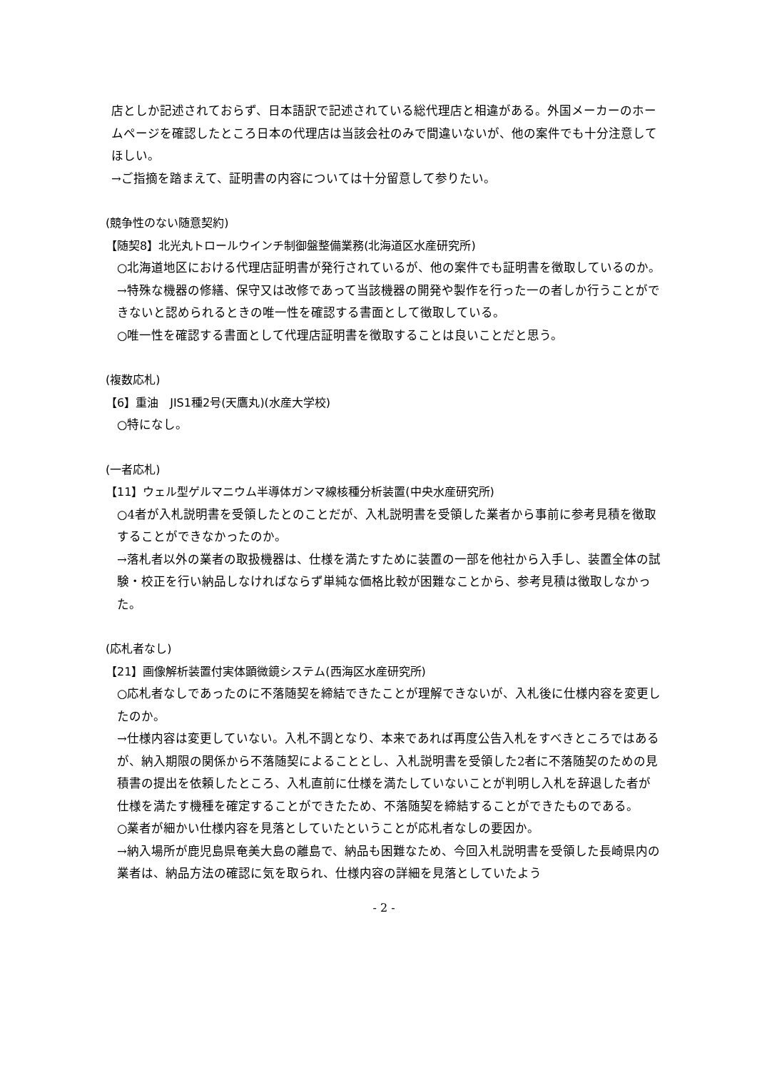店としか記述されておらず、日本語訳で記述されている総代理店と相違がある。外国メーカーのホームページを確認したところ日本の代理店は当該会社のみで間違いないが、他の案件でも十分注意してほしい。
→ご指摘を踏まえて、証明書の内容については十分留意して参りたい。
(競争性のない随意契約)
【随契8】北光丸トロールウインチ制御盤整備業務(北海道区水産研究所)
○北海道地区における代理店証明書が発行されているが、他の案件でも証明書を徴取しているのか。
→特殊な機器の修繕、保守又は改修であって当該機器の開発や製作を行った一の者しか行うことができないと認められるときの唯一性を確認する書面として徴取している。
○唯一性を確認する書面として代理店証明書を徴取することは良いことだと思う。
(複数応札)
【6】重油　JIS1種2号(天鷹丸)(水産大学校)
○特になし。
(一者応札)
【11】ウェル型ゲルマニウム半導体ガンマ線核種分析装置(中央水産研究所)
○4者が入札説明書を受領したとのことだが、入札説明書を受領した業者から事前に参考見積を徴取することができなかったのか。
→落札者以外の業者の取扱機器は、仕様を満たすために装置の一部を他社から入手し、装置全体の試験・校正を行い納品しなければならず単純な価格比較が困難なことから、参考見積は徴取しなかった。
(応札者なし)
【21】画像解析装置付実体顕微鏡システム(西海区水産研究所)
○応札者なしであったのに不落随契を締結できたことが理解できないが、入札後に仕様内容を変更したのか。
→仕様内容は変更していない。入札不調となり、本来であれば再度公告入札をすべきところではあるが、納入期限の関係から不落随契によることとし、入札説明書を受領した2者に不落随契のための見積書の提出を依頼したところ、入札直前に仕様を満たしていないことが判明し入札を辞退した者が仕様を満たす機種を確定することができたため、不落随契を締結することができたものである。
○業者が細かい仕様内容を見落としていたということが応札者なしの要因か。
→納入場所が鹿児島県奄美大島の離島で、納品も困難なため、今回入札説明書を受領した長崎県内の業者は、納品方法の確認に気を取られ、仕様内容の詳細を見落としていたよう
- 2 -